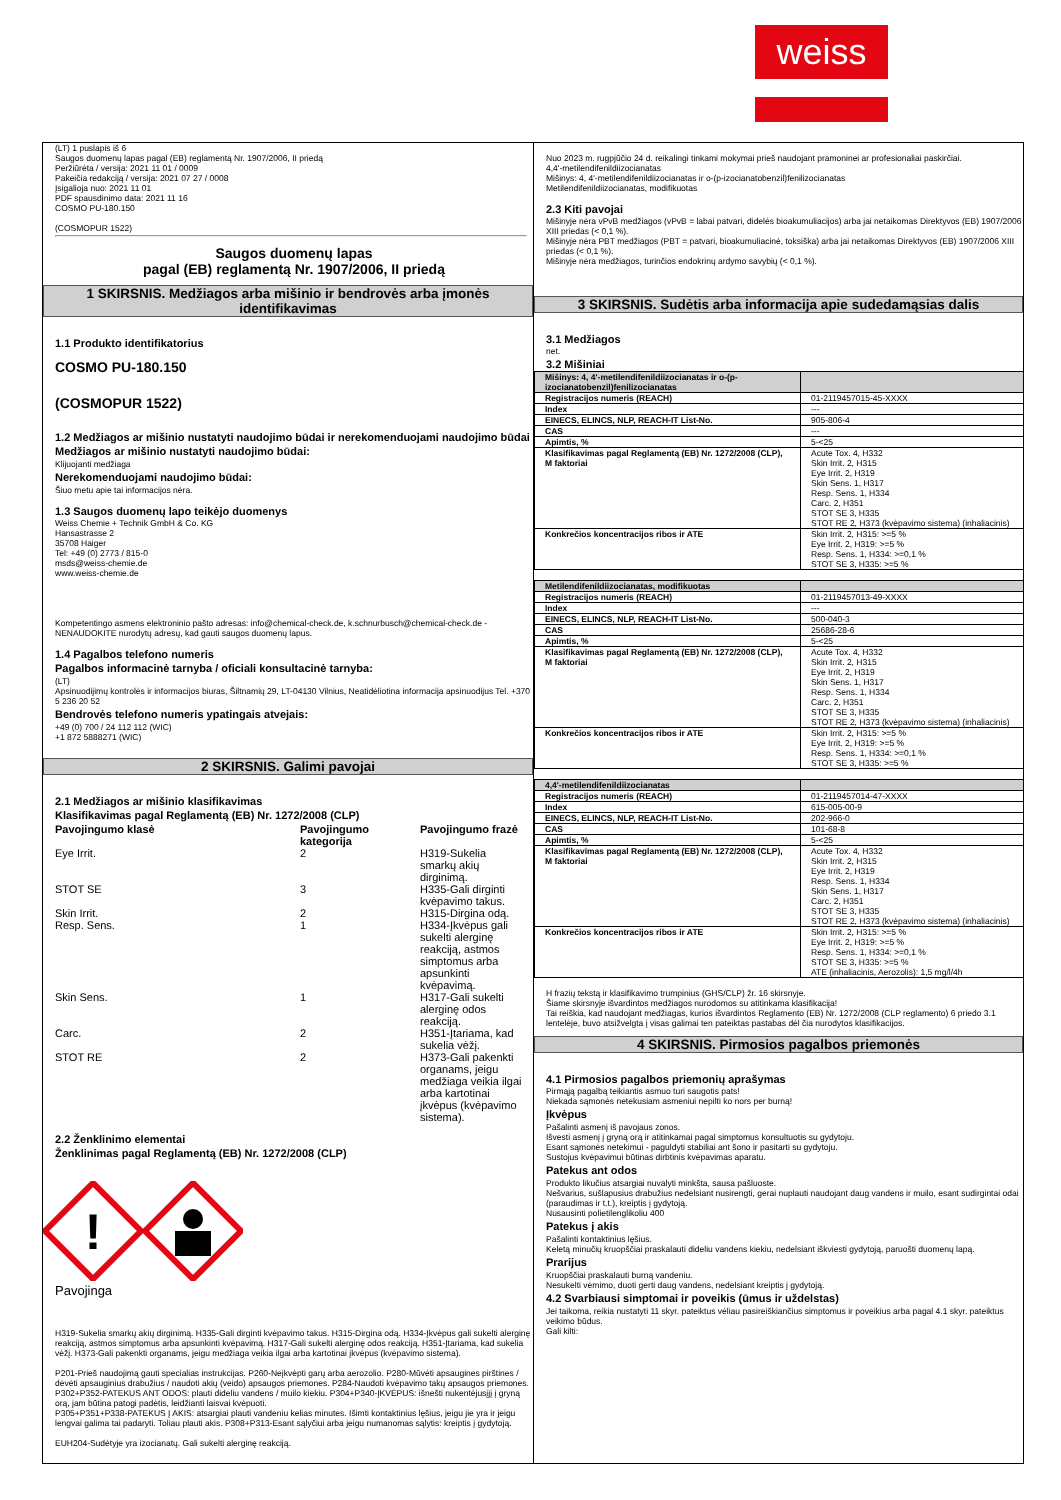weiss
(LT) 1 puslapis iš 6
Saugos duomenų lapas pagal (EB) reglamentą Nr. 1907/2006, II priedą
Peržiūrėta / versija: 2021 11 01 / 0009
Pakeičia redakciją / versija: 2021 07 27 / 0008
Įsigalioja nuo: 2021 11 01
PDF spausdinimo data: 2021 11 16
COSMO PU-180.150
(COSMOPUR 1522)
Saugos duomenų lapas
pagal (EB) reglamentą Nr. 1907/2006, II priedą
1 SKIRSNIS. Medžiagos arba mišinio ir bendrovės arba įmonės identifikavimas
1.1 Produkto identifikatorius
COSMO PU-180.150
(COSMOPUR 1522)
1.2 Medžiagos ar mišinio nustatyti naudojimo būdai ir nerekomenduojami naudojimo būdai
Medžiagos ar mišinio nustatyti naudojimo būdai:
Klijuojanti medžiaga
Nerekomenduojami naudojimo būdai:
Šiuo metu apie tai informacijos nėra.
1.3 Saugos duomenų lapo teikėjo duomenys
Weiss Chemie + Technik GmbH & Co. KG
Hansastrasse 2
35708 Haiger
Tel: +49 (0) 2773 / 815-0
msds@weiss-chemie.de
www.weiss-chemie.de
Kompetentingo asmens elektroninio pašto adresas: info@chemical-check.de, k.schnurbusch@chemical-check.de - NENAUDOKITE nurodytų adresų, kad gauti saugos duomenų lapus.
1.4 Pagalbos telefono numeris
Pagalbos informacinė tarnyba / oficiali konsultacinė tarnyba:
(LT)
Apsinuodijimų kontrolės ir informacijos biuras, Šiltnamių 29, LT-04130 Vilnius, Neatidėliotina informacija apsinuodijus Tel. +370 5 236 20 52
Bendrovės telefono numeris ypatingais atvejais:
+49 (0) 700 / 24 112 112 (WIC)
+1 872 5888271 (WIC)
2 SKIRSNIS. Galimi pavojai
2.1 Medžiagos ar mišinio klasifikavimas
Klasifikavimas pagal Reglamentą (EB) Nr. 1272/2008 (CLP)
| Pavojingumo klasė | Pavojingumo kategorija | Pavojingumo frazė |
| Eye Irrit. | 2 | H319-Sukelia smarkų akių dirginimą. |
| STOT SE | 3 | H335-Gali dirginti kvėpavimo takus. |
| Skin Irrit. | 2 | H315-Dirgina odą. |
| Resp. Sens. | 1 | H334-Įkvėpus gali sukelti alerginę reakciją, astmos simptomus arba apsunkinti kvėpavimą. |
| Skin Sens. | 1 | H317-Gali sukelti alerginę odos reakciją. |
| Carc. | 2 | H351-Įtariama, kad sukelia vėžį. |
| STOT RE | 2 | H373-Gali pakenkti organams, jeigu medžiaga veikia ilgai arba kartotinai įkvėpus (kvėpavimo sistema). |
2.2 Ženklinimo elementai
Ženklinimas pagal Reglamentą (EB) Nr. 1272/2008 (CLP)
!
Pavojinga
H319-Sukelia smarkų akių dirginimą. H335-Gali dirginti kvėpavimo takus. H315-Dirgina odą. H334-Įkvėpus gali sukelti alerginę reakciją, astmos simptomus arba apsunkinti kvėpavimą. H317-Gali sukelti alerginę odos reakciją. H351-Įtariama, kad sukelia vėžį. H373-Gali pakenkti organams, jeigu medžiaga veikia ilgai arba kartotinai įkvėpus (kvėpavimo sistema).
P201-Prieš naudojimą gauti specialias instrukcijas. P260-Neįkvėpti garų arba aerozolio. P280-Mūvėti apsaugines pirštines / dėvėti apsauginius drabužius / naudoti akių (veido) apsaugos priemones. P284-Naudoti kvėpavimo takų apsaugos priemones.
P302+P352-PATEKUS ANT ODOS: plauti dideliu vandens / muilo kiekiu. P304+P340-ĮKVĖPUS: išnešti nukentėjusįjį į gryną orą, jam būtina patogi padėtis, leidžianti laisvai kvėpuoti.
P305+P351+P338-PATEKUS Į AKIS: atsargiai plauti vandeniu kelias minutes. Išimti kontaktinius lęšius, jeigu jie yra ir jeigu lengvai galima tai padaryti. Toliau plauti akis. P308+P313-Esant sąlyčiui arba jeigu numanomas sąlytis: kreiptis į gydytoją.
EUH204-Sudėtyje yra izocianatų. Gali sukelti alerginę reakciją.
Nuo 2023 m. rugpjūčio 24 d. reikalingi tinkami mokymai prieš naudojant pramoninei ar profesionaliai paskirčiai.
4,4'-metilendifenildiizocianatas
Mišinys: 4, 4'-metilendifenildiizocianatas ir o-(p-izocianatobenzil)fenilizocianatas
Metilendifenildiizocianatas, modifikuotas
2.3 Kiti pavojai
Mišinyje nėra vPvB medžiagos (vPvB = labai patvari, didelės bioakumuliacijos) arba jai netaikomas Direktyvos (EB) 1907/2006 XIII priedas (< 0,1 %).
Mišinyje nėra PBT medžiagos (PBT = patvari, bioakumuliacinė, toksiška) arba jai netaikomas Direktyvos (EB) 1907/2006 XIII priedas (< 0,1 %).
Mišinyje nėra medžiagos, turinčios endokrinų ardymo savybių (< 0,1 %).
3 SKIRSNIS. Sudėtis arba informacija apie sudedamąsias dalis
3.1 Medžiagos
net.
3.2 Mišiniai
| Mišinys: 4, 4'-metilendifenildiizocianatas ir o-(p-izocianatobenzil)fenilizocianatas | |
| Registracijos numeris (REACH) | 01-2119457015-45-XXXX |
| Index | --- |
| EINECS, ELINCS, NLP, REACH-IT List-No. | 905-806-4 |
| CAS | --- |
| Apimtis, % | 5-<25 |
| Klasifikavimas pagal Reglamentą (EB) Nr. 1272/2008 (CLP), M faktoriai | Acute Tox. 4, H332 Skin Irrit. 2, H315 Eye Irrit. 2, H319 Skin Sens. 1, H317 Resp. Sens. 1, H334 Carc. 2, H351 STOT SE 3, H335 STOT RE 2, H373 (kvėpavimo sistema) (inhaliacinis) |
| Konkrečios koncentracijos ribos ir ATE | Skin Irrit. 2, H315: >=5 % Eye Irrit. 2, H319: >=5 % Resp. Sens. 1, H334: >=0,1 % STOT SE 3, H335: >=5 % |
| Metilendifenildiizocianatas, modifikuotas | |
| Registracijos numeris (REACH) | 01-2119457013-49-XXXX |
| Index | --- |
| EINECS, ELINCS, NLP, REACH-IT List-No. | 500-040-3 |
| CAS | 25686-28-6 |
| Apimtis, % | 5-<25 |
| Klasifikavimas pagal Reglamentą (EB) Nr. 1272/2008 (CLP), M faktoriai | Acute Tox. 4, H332 Skin Irrit. 2, H315 Eye Irrit. 2, H319 Skin Sens. 1, H317 Resp. Sens. 1, H334 Carc. 2, H351 STOT SE 3, H335 STOT RE 2, H373 (kvėpavimo sistema) (inhaliacinis) |
| Konkrečios koncentracijos ribos ir ATE | Skin Irrit. 2, H315: >=5 % Eye Irrit. 2, H319: >=5 % Resp. Sens. 1, H334: >=0,1 % STOT SE 3, H335: >=5 % |
| 4,4'-metilendifenildiizocianatas | |
| Registracijos numeris (REACH) | 01-2119457014-47-XXXX |
| Index | 615-005-00-9 |
| EINECS, ELINCS, NLP, REACH-IT List-No. | 202-966-0 |
| CAS | 101-68-8 |
| Apimtis, % | 5-<25 |
| Klasifikavimas pagal Reglamentą (EB) Nr. 1272/2008 (CLP), M faktoriai | Acute Tox. 4, H332 Skin Irrit. 2, H315 Eye Irrit. 2, H319 Resp. Sens. 1, H334 Skin Sens. 1, H317 Carc. 2, H351 STOT SE 3, H335 STOT RE 2, H373 (kvėpavimo sistema) (inhaliacinis) |
| Konkrečios koncentracijos ribos ir ATE | Skin Irrit. 2, H315: >=5 % Eye Irrit. 2, H319: >=5 % Resp. Sens. 1, H334: >=0,1 % STOT SE 3, H335: >=5 % ATE (inhaliacinis, Aerozolis): 1,5 mg/l/4h |
H frazių tekstą ir klasifikavimo trumpinius (GHS/CLP) žr. 16 skirsnyje.
Šiame skirsnyje išvardintos medžiagos nurodomos su atitinkama klasifikacija!
Tai reiškia, kad naudojant medžiagas, kurios išvardintos Reglamento (EB) Nr. 1272/2008 (CLP reglamento) 6 priedo 3.1 lentelėje, buvo atsižvelgta į visas galimai ten pateiktas pastabas dėl čia nurodytos klasifikacijos.
4 SKIRSNIS. Pirmosios pagalbos priemonės
4.1 Pirmosios pagalbos priemonių aprašymas
Pirmąją pagalbą teikiantis asmuo turi saugotis pats!
Niekada sąmonės netekusiam asmeniui nepilti ko nors per burną!
Įkvėpus
Pašalinti asmenį iš pavojaus zonos.
Išvesti asmenį į gryną orą ir atitinkamai pagal simptomus konsultuotis su gydytoju.
Esant sąmonės netekimui - paguldyti stabiliai ant šono ir pasitarti su gydytoju.
Sustojus kvėpavimui būtinas dirbtinis kvėpavimas aparatu.
Patekus ant odos
Produkto likučius atsargiai nuvalyti minkšta, sausa pašluoste.
Nešvarius, sušlapusius drabužius nedelsiant nusirengti, gerai nuplauti naudojant daug vandens ir muilo, esant sudirgintai odai (paraudimas ir t.t.), kreiptis į gydytoją.
Nusausinti polietilenglikoliu 400
Patekus į akis
Pašalinti kontaktinius lęšius.
Keletą minučių kruopščiai praskalauti dideliu vandens kiekiu, nedelsiant iškviesti gydytoją, paruošti duomenų lapą.
Prarijus
Kruopščiai praskalauti burną vandeniu.
Nesukelti vėmimo, duoti gerti daug vandens, nedelsiant kreiptis į gydytoją.
4.2 Svarbiausi simptomai ir poveikis (ūmus ir uždelstas)
Jei taikoma, reikia nustatyti 11 skyr. pateiktus vėliau pasireiškiančius simptomus ir poveikius arba pagal 4.1 skyr. pateiktus veikimo būdus.
Gali kilti: